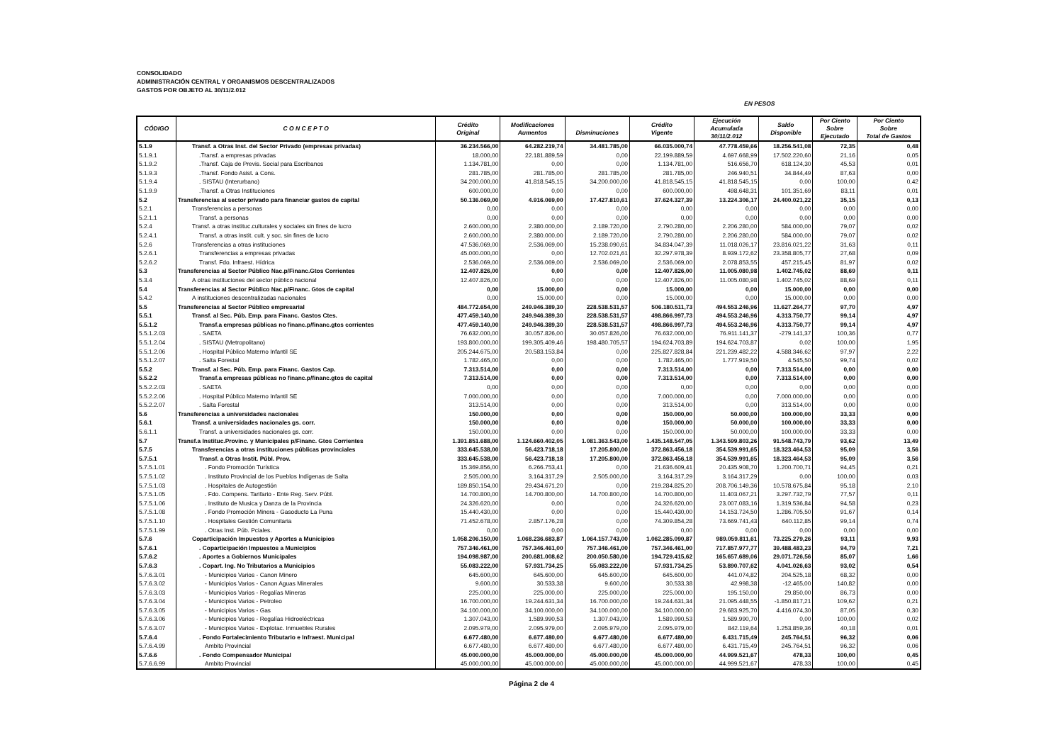CONSOLIDADO
ADMINISTRACIÓN CENTRAL Y ORGANISMOS DESCENTRALIZADOS
GASTOS POR OBJETO AL 30/11/2.012
EN PESOS
| CÓDIGO | C O N C E P T O | Crédito Original | Modificaciones Aumentos | Disminuciones | Crédito Vigente | Ejecución Acumulada 30/11/2.012 | Saldo Disponible | Por Ciento Sobre Ejecutado | Por Ciento Sobre Total de Gastos |
| --- | --- | --- | --- | --- | --- | --- | --- | --- | --- |
| 5.1.9 | Transf. a Otras Inst. del Sector Privado (empresas privadas) | 36.234.566,00 | 64.282.219,74 | 34.481.785,00 | 66.035.000,74 | 47.778.459,66 | 18.256.541,08 | 72,35 | 0,48 |
| 5.1.9.1 | .Transf. a empresas privadas | 18.000,00 | 22.181.889,59 | 0,00 | 22.199.889,59 | 4.697.668,99 | 17.502.220,60 | 21,16 | 0,05 |
| 5.1.9.2 | .Transf. Caja de Previs. Social para Escribanos | 1.134.781,00 | 0,00 | 0,00 | 1.134.781,00 | 516.656,70 | 618.124,30 | 45,53 | 0,01 |
| 5.1.9.3 | .Transf. Fondo Asist. a Cons. | 281.785,00 | 281.785,00 | 281.785,00 | 281.785,00 | 246.940,51 | 34.844,49 | 87,63 | 0,00 |
| 5.1.9.4 | . SISTAU (Interurbano) | 34.200.000,00 | 41.818.545,15 | 34.200.000,00 | 41.818.545,15 | 41.818.545,15 | 0,00 | 100,00 | 0,42 |
| 5.1.9.9 | .Transf. a Otras Instituciones | 600.000,00 | 0,00 | 0,00 | 600.000,00 | 498.648,31 | 101.351,69 | 83,11 | 0,01 |
| 5.2 | Transferencias al sector privado para financiar gastos de capital | 50.136.069,00 | 4.916.069,00 | 17.427.810,61 | 37.624.327,39 | 13.224.306,17 | 24.400.021,22 | 35,15 | 0,13 |
| 5.2.1 | Transferencias a personas | 0,00 | 0,00 | 0,00 | 0,00 | 0,00 | 0,00 | 0,00 | 0,00 |
| 5.2.1.1 | Transf. a personas | 0,00 | 0,00 | 0,00 | 0,00 | 0,00 | 0,00 | 0,00 | 0,00 |
| 5.2.4 | Transf. a otras instituc.culturales y sociales sin fines de lucro | 2.600.000,00 | 2.380.000,00 | 2.189.720,00 | 2.790.280,00 | 2.206.280,00 | 584.000,00 | 79,07 | 0,02 |
| 5.2.4.1 | Transf. a otras instit. cult. y soc. sin fines de lucro | 2.600.000,00 | 2.380.000,00 | 2.189.720,00 | 2.790.280,00 | 2.206.280,00 | 584.000,00 | 79,07 | 0,02 |
| 5.2.6 | Transferencias a otras instituciones | 47.536.069,00 | 2.536.069,00 | 15.238.090,61 | 34.834.047,39 | 11.018.026,17 | 23.816.021,22 | 31,63 | 0,11 |
| 5.2.6.1 | Transferencias a empresas privadas | 45.000.000,00 | 0,00 | 12.702.021,61 | 32.297.978,39 | 8.939.172,62 | 23.358.805,77 | 27,68 | 0,09 |
| 5.2.6.2 | Transf. Fdo. Infraest. Hídrica | 2.536.069,00 | 2.536.069,00 | 2.536.069,00 | 2.536.069,00 | 2.078.853,55 | 457.215,45 | 81,97 | 0,02 |
| 5.3 | Transferencias al Sector Público Nac.p/Financ.Gtos Corrientes | 12.407.826,00 | 0,00 | 0,00 | 12.407.826,00 | 11.005.080,98 | 1.402.745,02 | 88,69 | 0,11 |
| 5.3.4 | A otras instituciones del sector público nacional | 12.407.826,00 | 0,00 | 0,00 | 12.407.826,00 | 11.005.080,98 | 1.402.745,02 | 88,69 | 0,11 |
| 5.4 | Transferencias al Sector Público Nac.p/Financ. Gtos de capital | 0,00 | 15.000,00 | 0,00 | 15.000,00 | 0,00 | 15.000,00 | 0,00 | 0,00 |
| 5.4.2 | A instituciones descentralizadas nacionales | 0,00 | 15.000,00 | 0,00 | 15.000,00 | 0,00 | 15.000,00 | 0,00 | 0,00 |
| 5.5 | Transferencias al Sector Público empresarial | 484.772.654,00 | 249.946.389,30 | 228.538.531,57 | 506.180.511,73 | 494.553.246,96 | 11.627.264,77 | 97,70 | 4,97 |
| 5.5.1 | Transf. al Sec. Púb. Emp. para Financ. Gastos Ctes. | 477.459.140,00 | 249.946.389,30 | 228.538.531,57 | 498.866.997,73 | 494.553.246,96 | 4.313.750,77 | 99,14 | 4,97 |
| 5.5.1.2 | Transf.a empresas públicas no financ.p/financ.gtos corrientes | 477.459.140,00 | 249.946.389,30 | 228.538.531,57 | 498.866.997,73 | 494.553.246,96 | 4.313.750,77 | 99,14 | 4,97 |
| 5.5.1.2.03 | . SAETA | 76.632.000,00 | 30.057.826,00 | 30.057.826,00 | 76.632.000,00 | 76.911.141,37 | -279.141,37 | 100,36 | 0,77 |
| 5.5.1.2.04 | . SISTAU (Metropolitano) | 193.800.000,00 | 199.305.409,46 | 198.480.705,57 | 194.624.703,89 | 194.624.703,87 | 0,02 | 100,00 | 1,95 |
| 5.5.1.2.06 | . Hospital Público Materno Infantil SE | 205.244.675,00 | 20.583.153,84 | 0,00 | 225.827.828,84 | 221.239.482,22 | 4.588.346,62 | 97,97 | 2,22 |
| 5.5.1.2.07 | . Salta Forestal | 1.782.465,00 | 0,00 | 0,00 | 1.782.465,00 | 1.777.919,50 | 4.545,50 | 99,74 | 0,02 |
| 5.5.2 | Transf. al Sec. Púb. Emp. para Financ. Gastos Cap. | 7.313.514,00 | 0,00 | 0,00 | 7.313.514,00 | 0,00 | 7.313.514,00 | 0,00 | 0,00 |
| 5.5.2.2 | Transf.a empresas públicas no financ.p/financ.gtos de capital | 7.313.514,00 | 0,00 | 0,00 | 7.313.514,00 | 0,00 | 7.313.514,00 | 0,00 | 0,00 |
| 5.5.2.2.03 | . SAETA | 0,00 | 0,00 | 0,00 | 0,00 | 0,00 | 0,00 | 0,00 | 0,00 |
| 5.5.2.2.06 | . Hospital Público Materno Infantil SE | 7.000.000,00 | 0,00 | 0,00 | 7.000.000,00 | 0,00 | 7.000.000,00 | 0,00 | 0,00 |
| 5.5.2.2.07 | . Salta Forestal | 313.514,00 | 0,00 | 0,00 | 313.514,00 | 0,00 | 313.514,00 | 0,00 | 0,00 |
| 5.6 | Transferencias a universidades nacionales | 150.000,00 | 0,00 | 0,00 | 150.000,00 | 50.000,00 | 100.000,00 | 33,33 | 0,00 |
| 5.6.1 | Transf. a universidades nacionales gs. corr. | 150.000,00 | 0,00 | 0,00 | 150.000,00 | 50.000,00 | 100.000,00 | 33,33 | 0,00 |
| 5.6.1.1 | Transf. a universidades nacionales gs. corr. | 150.000,00 | 0,00 | 0,00 | 150.000,00 | 50.000,00 | 100.000,00 | 33,33 | 0,00 |
| 5.7 | Transf.a Instituc.Provinc. y Municipales p/Financ. Gtos Corrientes | 1.391.851.688,00 | 1.124.660.402,05 | 1.081.363.543,00 | 1.435.148.547,05 | 1.343.599.803,26 | 91.548.743,79 | 93,62 | 13,49 |
| 5.7.5 | Transferencias a otras instituciones públicas provinciales | 333.645.538,00 | 56.423.718,18 | 17.205.800,00 | 372.863.456,18 | 354.539.991,65 | 18.323.464,53 | 95,09 | 3,56 |
| 5.7.5.1 | Transf. a Otras Instit. Públ. Prov. | 333.645.538,00 | 56.423.718,18 | 17.205.800,00 | 372.863.456,18 | 354.539.991,65 | 18.323.464,53 | 95,09 | 3,56 |
| 5.7.5.1.01 | . Fondo Promoción Turística | 15.369.856,00 | 6.266.753,41 | 0,00 | 21.636.609,41 | 20.435.908,70 | 1.200.700,71 | 94,45 | 0,21 |
| 5.7.5.1.02 | . Instituto Provincial de los Pueblos Indígenas de Salta | 2.505.000,00 | 3.164.317,29 | 2.505.000,00 | 3.164.317,29 | 3.164.317,29 | 0,00 | 100,00 | 0,03 |
| 5.7.5.1.03 | . Hospitales de Autogestión | 189.850.154,00 | 29.434.671,20 | 0,00 | 219.284.825,20 | 208.706.149,36 | 10.578.675,84 | 95,18 | 2,10 |
| 5.7.5.1.05 | . Fdo. Compens. Tarifario - Ente Reg. Serv. Públ. | 14.700.800,00 | 14.700.800,00 | 14.700.800,00 | 14.700.800,00 | 11.403.067,21 | 3.297.732,79 | 77,57 | 0,11 |
| 5.7.5.1.06 | . Instituto de Musica y Danza de la Provincia | 24.326.620,00 | 0,00 | 0,00 | 24.326.620,00 | 23.007.083,16 | 1.319.536,84 | 94,58 | 0,23 |
| 5.7.5.1.08 | . Fondo Promoción Minera - Gasoducto La Puna | 15.440.430,00 | 0,00 | 0,00 | 15.440.430,00 | 14.153.724,50 | 1.286.705,50 | 91,67 | 0,14 |
| 5.7.5.1.10 | . Hospitales Gestión Comunitaria | 71.452.678,00 | 2.857.176,28 | 0,00 | 74.309.854,28 | 73.669.741,43 | 640.112,85 | 99,14 | 0,74 |
| 5.7.5.1.99 | . Otras Inst. Púb. Pciales. | 0,00 | 0,00 | 0,00 | 0,00 | 0,00 | 0,00 | 0,00 | 0,00 |
| 5.7.6 | Coparticipación Impuestos y Aportes a Municipios | 1.058.206.150,00 | 1.068.236.683,87 | 1.064.157.743,00 | 1.062.285.090,87 | 989.059.811,61 | 73.225.279,26 | 93,11 | 9,93 |
| 5.7.6.1 | . Coparticipación Impuestos a Municipios | 757.346.461,00 | 757.346.461,00 | 757.346.461,00 | 757.346.461,00 | 717.857.977,77 | 39.488.483,23 | 94,79 | 7,21 |
| 5.7.6.2 | . Aportes a Gobiernos Municipales | 194.098.987,00 | 200.681.008,62 | 200.050.580,00 | 194.729.415,62 | 165.657.689,06 | 29.071.726,56 | 85,07 | 1,66 |
| 5.7.6.3 | . Copart. Ing. No Tributarios a Municipios | 55.083.222,00 | 57.931.734,25 | 55.083.222,00 | 57.931.734,25 | 53.890.707,62 | 4.041.026,63 | 93,02 | 0,54 |
| 5.7.6.3.01 | - Municipios Varios - Canon Minero | 645.600,00 | 645.600,00 | 645.600,00 | 645.600,00 | 441.074,82 | 204.525,18 | 68,32 | 0,00 |
| 5.7.6.3.02 | - Municipios Varios - Canon Aguas Minerales | 9.600,00 | 30.533,38 | 9.600,00 | 30.533,38 | 42.998,38 | -12.465,00 | 140,82 | 0,00 |
| 5.7.6.3.03 | - Municipios Varios - Regalías Mineras | 225.000,00 | 225.000,00 | 225.000,00 | 225.000,00 | 195.150,00 | 29.850,00 | 86,73 | 0,00 |
| 5.7.6.3.04 | - Municipios Varios - Petroleo | 16.700.000,00 | 19.244.631,34 | 16.700.000,00 | 19.244.631,34 | 21.095.448,55 | -1.850.817,21 | 109,62 | 0,21 |
| 5.7.6.3.05 | - Municipios Varios - Gas | 34.100.000,00 | 34.100.000,00 | 34.100.000,00 | 34.100.000,00 | 29.683.925,70 | 4.416.074,30 | 87,05 | 0,30 |
| 5.7.6.3.06 | - Municipios Varios - Regalías Hidroeléctricas | 1.307.043,00 | 1.589.990,53 | 1.307.043,00 | 1.589.990,53 | 1.589.990,70 | 0,00 | 100,00 | 0,02 |
| 5.7.6.3.07 | - Municipios Varios - Explotac. Inmuebles Rurales | 2.095.979,00 | 2.095.979,00 | 2.095.979,00 | 2.095.979,00 | 842.119,64 | 1.253.859,36 | 40,18 | 0,01 |
| 5.7.6.4 | . Fondo Fortalecimiento Tributario e Infraest. Municipal | 6.677.480,00 | 6.677.480,00 | 6.677.480,00 | 6.677.480,00 | 6.431.715,49 | 245.764,51 | 96,32 | 0,06 |
| 5.7.6.4.99 | Ambito Provincial | 6.677.480,00 | 6.677.480,00 | 6.677.480,00 | 6.677.480,00 | 6.431.715,49 | 245.764,51 | 96,32 | 0,06 |
| 5.7.6.6 | . Fondo Compensador Municipal | 45.000.000,00 | 45.000.000,00 | 45.000.000,00 | 45.000.000,00 | 44.999.521,67 | 478,33 | 100,00 | 0,45 |
| 5.7.6.6.99 | Ambito Provincial | 45.000.000,00 | 45.000.000,00 | 45.000.000,00 | 45.000.000,00 | 44.999.521,67 | 478,33 | 100,00 | 0,45 |
Página 2 de 4